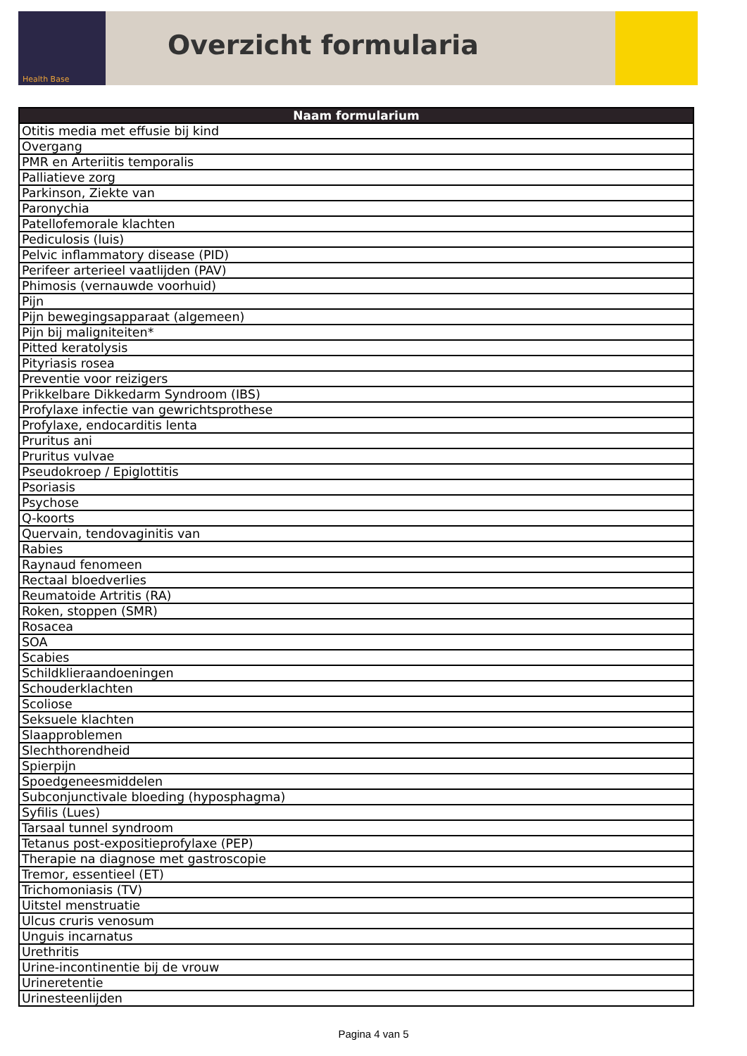Health Base
Overzicht formularia
| Naam formularium |
| --- |
| Otitis media met effusie bij kind |
| Overgang |
| PMR en Arteriitis temporalis |
| Palliatieve zorg |
| Parkinson, Ziekte van |
| Paronychia |
| Patellofemorale klachten |
| Pediculosis (luis) |
| Pelvic inflammatory disease (PID) |
| Perifeer arterieel vaatlijden (PAV) |
| Phimosis (vernauwde voorhuid) |
| Pijn |
| Pijn bewegingsapparaat (algemeen) |
| Pijn bij maligniteiten* |
| Pitted keratolysis |
| Pityriasis rosea |
| Preventie voor reizigers |
| Prikkelbare Dikkedarm Syndroom (IBS) |
| Profylaxe infectie van gewrichtsprothese |
| Profylaxe, endocarditis lenta |
| Pruritus ani |
| Pruritus vulvae |
| Pseudokroep / Epiglottitis |
| Psoriasis |
| Psychose |
| Q-koorts |
| Quervain, tendovaginitis van |
| Rabies |
| Raynaud fenomeen |
| Rectaal bloedverlies |
| Reumatoide Artritis (RA) |
| Roken, stoppen (SMR) |
| Rosacea |
| SOA |
| Scabies |
| Schildklieraandoeningen |
| Schouderklachten |
| Scoliose |
| Seksuele klachten |
| Slaapproblemen |
| Slechthorendheid |
| Spierpijn |
| Spoedgeneesmiddelen |
| Subconjunctivale bloeding (hyposphagma) |
| Syfilis (Lues) |
| Tarsaal tunnel syndroom |
| Tetanus post-expositieprofylaxe (PEP) |
| Therapie na diagnose met gastroscopie |
| Tremor, essentieel (ET) |
| Trichomoniasis (TV) |
| Uitstel menstruatie |
| Ulcus cruris venosum |
| Unguis incarnatus |
| Urethritis |
| Urine-incontinentie bij de vrouw |
| Urineretentie |
| Urinesteenlijden |
Pagina 4 van 5